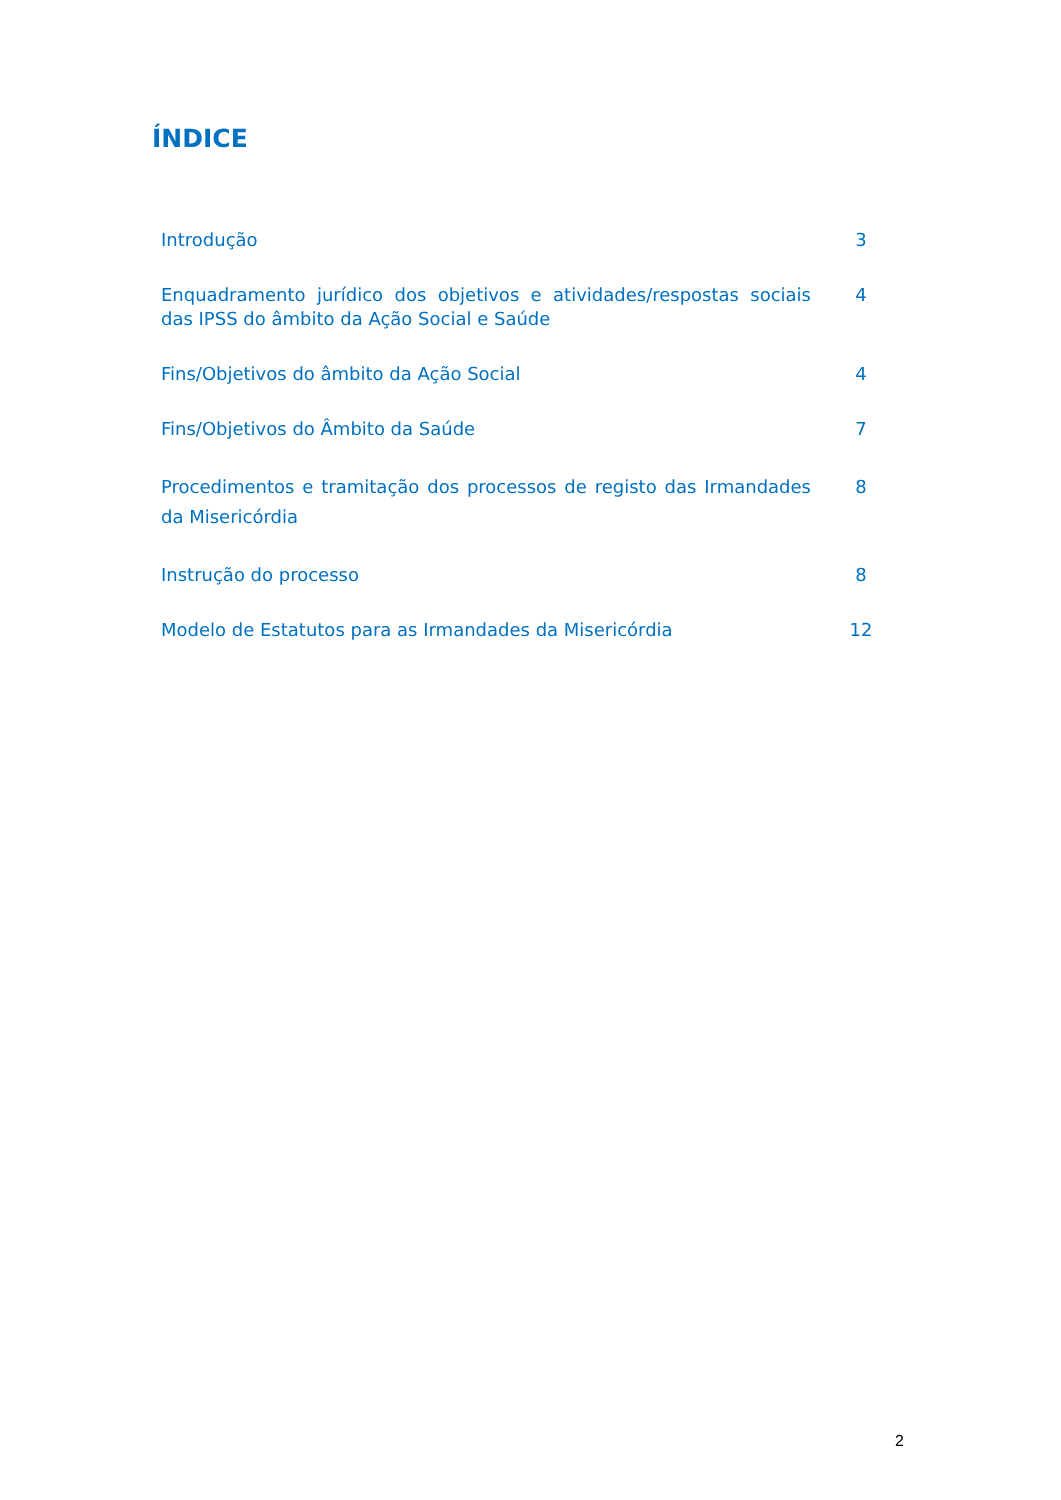ÍNDICE
Introdução 3
Enquadramento jurídico dos objetivos e atividades/respostas sociais das IPSS do âmbito da Ação Social e Saúde
4
Fins/Objetivos do âmbito da Ação Social 4
Fins/Objetivos do Âmbito da Saúde 7
Procedimentos e tramitação dos processos de registo das Irmandades da Misericórdia
8
Instrução do processo 8
Modelo de Estatutos para as Irmandades da Misericórdia 12
2